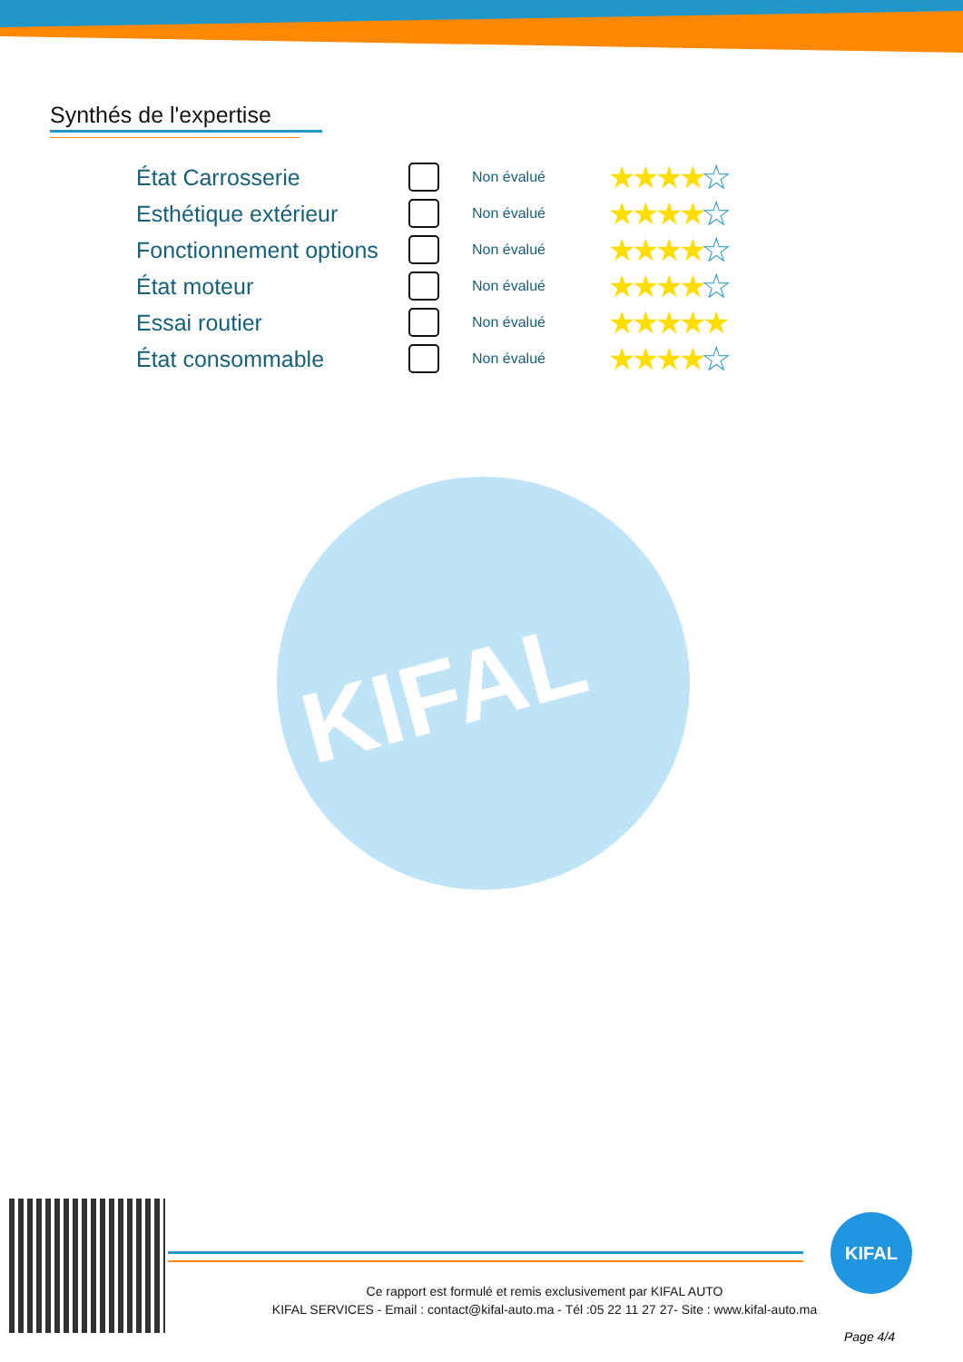Synthés de l'expertise
KIFAL
| État Carrosserie | | Non évalué | ★★★★ ★ |
| Esthétique extérieur | | Non évalué | ★★★★ ★ |
| Fonctionnement options | | Non évalué | ★★★★ ★ |
| État moteur | | Non évalué | ★★★★ ★ |
| Essai routier | | Non évalué | ★★★★★ |
| État consommable | | Non évalué | ★★★★ ★ |
KIFAL
Ce rapport est formulé et remis exclusivement par KIFAL AUTO
KIFAL SERVICES - Email : contact@kifal-auto.ma - Tél :05 22 11 27 27- Site : www.kifal-auto.ma
Page 4/4